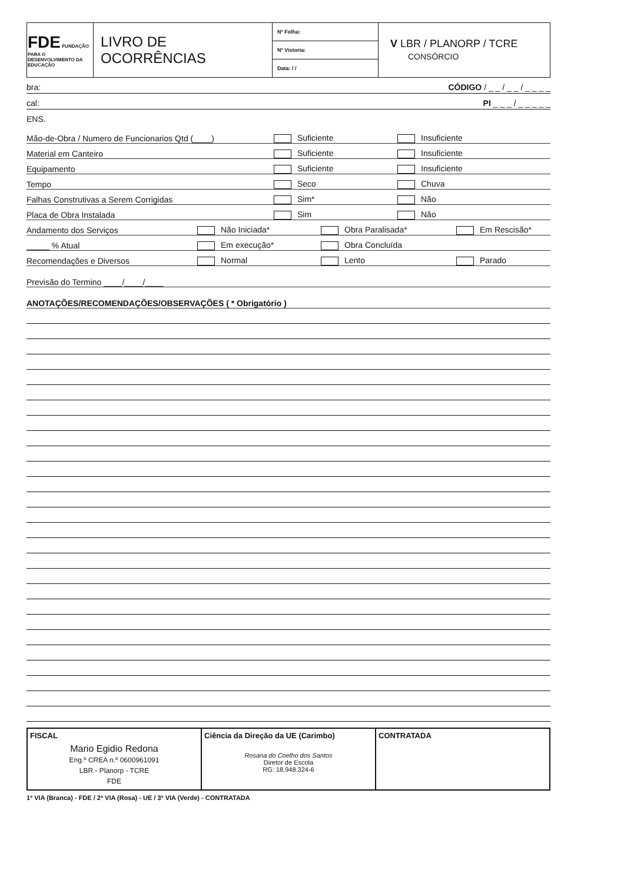| FDE FUNDAÇÃO PARA O DESENVOLVIMENTO DA EDUCAÇÃO | LIVRO DE OCORRÊNCIAS | Nº Folha: | V LBR / PLANORP / TCRE CONSÓRCIO |
| | | Nº Vistoria: | |
| | | Data: / / | |
bra: CÓDIGO / _ _ / _ _ / _ _ _ _
cal: PI _ _ _ / _ _ _ _ _
ENS.
Mão-de-Obra / Numero de Funcionarios Qtd (____) Suficiente Insuficiente
Material em Canteiro Suficiente Insuficiente
Equipamento Suficiente Insuficiente
Tempo Seco Chuva
Falhas Construtivas a Serem Corrigidas Sim* Não
Placa de Obra Instalada Sim Não
Andamento dos Serviços Não Iniciada* Obra Paralisada* Em Rescisão*
_____ % Atual Em execução* Obra Concluída
Recomendações e Diversos Normal Lento Parado
Previsão do Termino ____/____/____
ANOTAÇÕES/RECOMENDAÇÕES/OBSERVAÇÕES ( * Obrigatório )
| FISCAL Mario Egidio Redona Eng.º CREA n.º 0600961091 LBR - Planorp - TCRE FDE | Ciência da Direção da UE (Carimbo) Rosana do Coelho dos Santos Diretor de Escola RG: 18.948.324-6 | CONTRATADA |
1ª VIA (Branca) - FDE / 2ª VIA (Rosa) - UE / 3ª VIA (Verde) - CONTRATADA